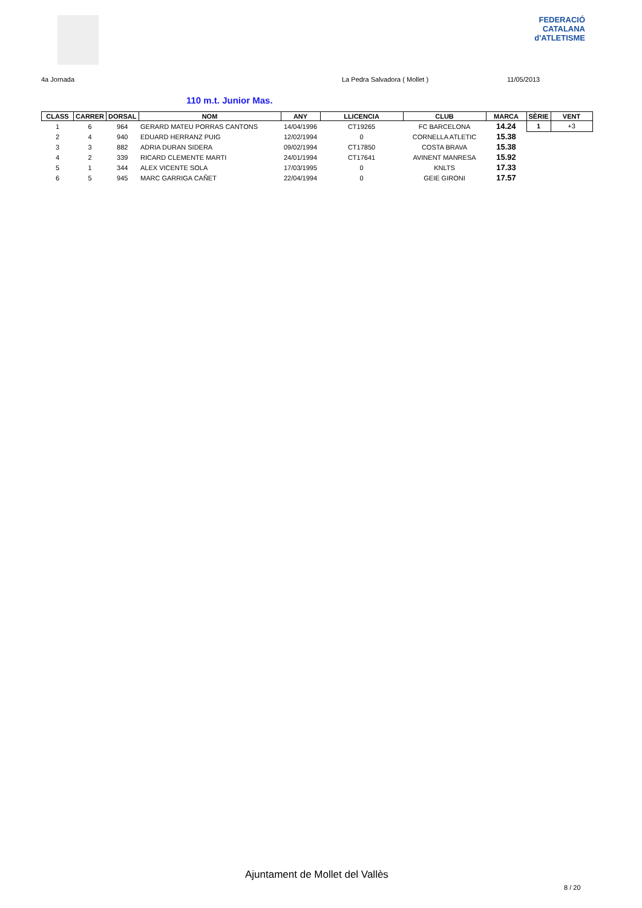FEDERACIÓ CATALANA
d'ATLETISME
4a Jornada La Pedra Salvadora ( Mollet ) 11/05/2013
110 m.t. Junior Mas.
| CLASS | CARRER | DORSAL | NOM | ANY | LLICENCIA | CLUB | MARCA | SÈRIE | VENT |
| --- | --- | --- | --- | --- | --- | --- | --- | --- | --- |
| 1 | 6 | 964 | GERARD MATEU PORRAS CANTONS | 14/04/1996 | CT19265 | FC BARCELONA | 14.24 | 1 | +3 |
| 2 | 4 | 940 | EDUARD HERRANZ PUIG | 12/02/1994 | 0 | CORNELLA ATLETIC | 15.38 | | |
| 3 | 3 | 882 | ADRIA DURAN SIDERA | 09/02/1994 | CT17850 | COSTA BRAVA | 15.38 | | |
| 4 | 2 | 339 | RICARD CLEMENTE MARTI | 24/01/1994 | CT17641 | AVINENT MANRESA | 15.92 | | |
| 5 | 1 | 344 | ALEX VICENTE SOLA | 17/03/1995 | 0 | KNLTS | 17.33 | | |
| 6 | 5 | 945 | MARC GARRIGA CAÑET | 22/04/1994 | 0 | GEIE GIRONI | 17.57 | | |
Ajuntament de Mollet del Vallès
8 / 20